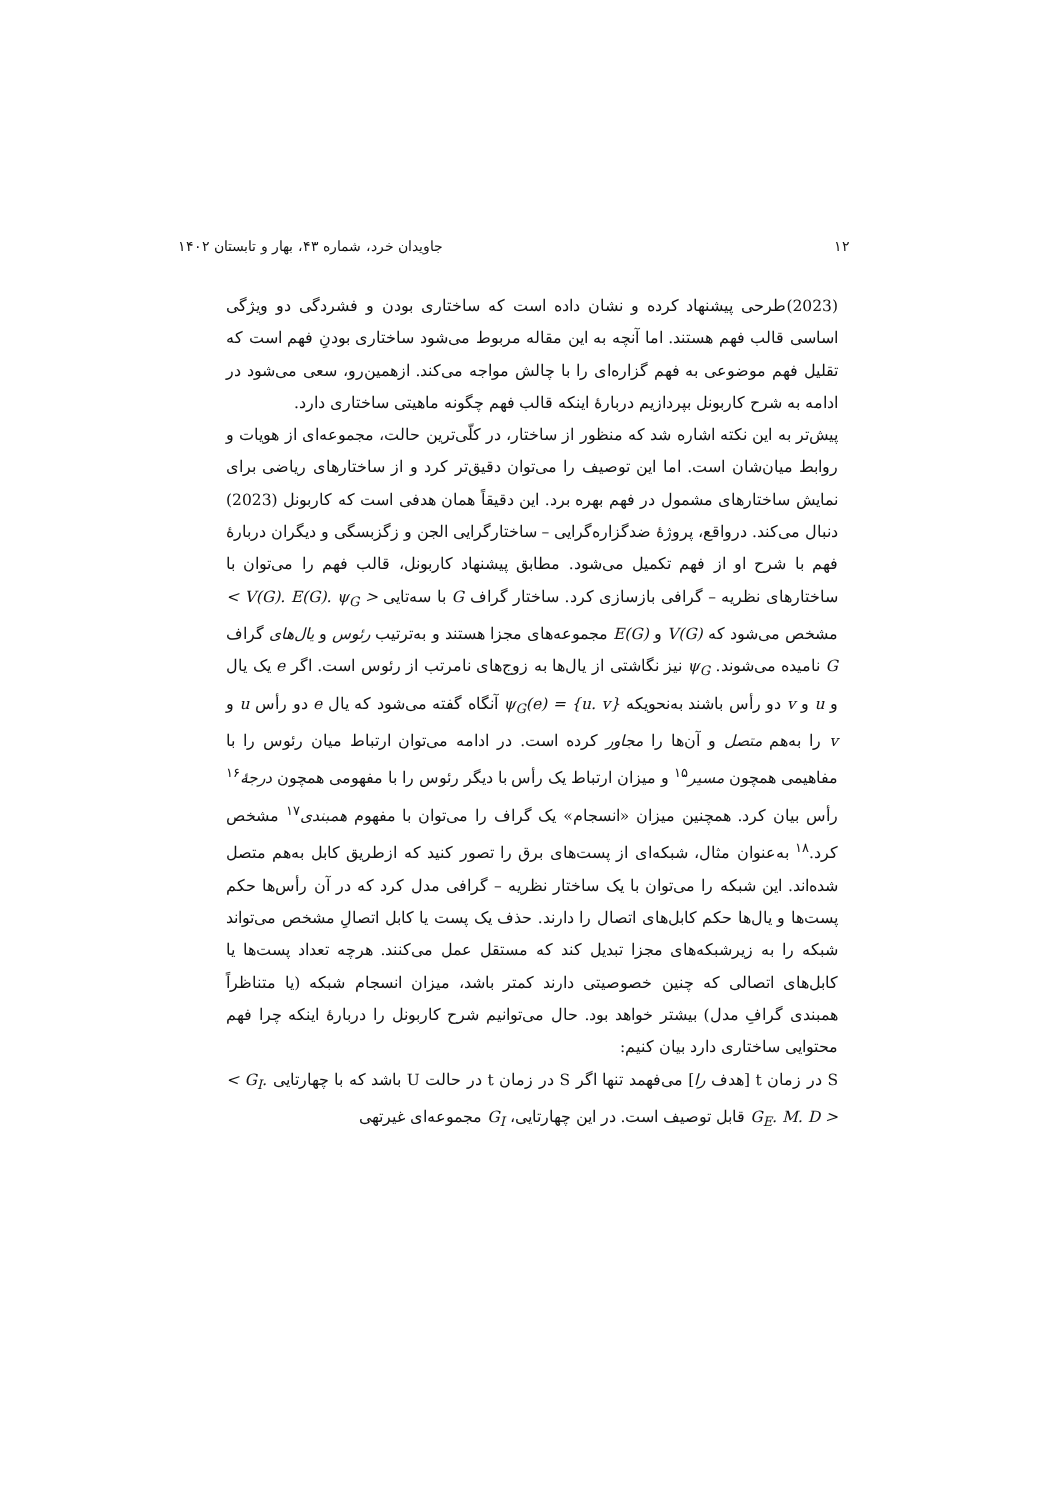۱۲ جاویدان خرد، شماره ۴۳، بهار و تابستان ۱۴۰۲
(2023)طرحی پیشنهاد کرده و نشان داده است که ساختاری بودن و فشردگی دو ویژگی اساسی قالب فهم هستند. اما آنچه به این مقاله مربوط می‌شود ساختاری بودنِ فهم است که تقلیل فهم موضوعی به فهم گزاره‌ای را با چالش مواجه می‌کند. ازهمین‌رو، سعی می‌شود در ادامه به شرح کاربونل بپردازیم دربارهٔ اینکه قالب فهم چگونه ماهیتی ساختاری دارد.
پیش‌تر به این نکته اشاره شد که منظور از ساختار، در کلّی‌ترین حالت، مجموعه‌ای از هویات و روابط میان‌شان است. اما این توصیف را می‌توان دقیق‌تر کرد و از ساختارهای ریاضی برای نمایش ساختارهای مشمول در فهم بهره برد. این دقیقاً همان هدفی است که کاربونل (2023) دنبال می‌کند. درواقع، پروژهٔ ضدگزاره‌گرایی – ساختارگرایی الجن و زگزبسگی و دیگران دربارهٔ فهم با شرح او از فهم تکمیل می‌شود. مطابق پیشنهاد کاربونل، قالب فهم را می‌توان با ساختارهای نظریه – گرافی بازسازی کرد. ساختار گراف G با سه‌تایی < V(G). E(G). ψ<sub>G</sub> > مشخص می‌شود که V(G) و E(G) مجموعه‌های مجزا هستند و به‌ترتیب رئوس و یال‌های گراف G نامیده می‌شوند. ψ<sub>G</sub> نیز نگاشتی از یال‌ها به زوج‌های نامرتب از رئوس است. اگر e یک یال و u و v دو رأس باشند به‌نحویکه ψ<sub>G</sub>(e) = {u. v} آنگاه گفته می‌شود که یال e دو رأس u و v را به‌هم متصل و آن‌ها را مجاور کرده است. در ادامه می‌توان ارتباط میان رئوس را با مفاهیمی همچون مسیر<sup>۱۵</sup> و میزان ارتباط یک رأس با دیگر رئوس را با مفهومی همچون درجهٔ<sup>۱۶</sup> رأس بیان کرد. همچنین میزان «انسجام» یک گراف را می‌توان با مفهوم همبندی<sup>۱۷</sup> مشخص کرد.<sup>۱۸</sup> به‌عنوان مثال، شبکه‌ای از پست‌های برق را تصور کنید که ازطریق کابل به‌هم متصل شده‌اند. این شبکه را می‌توان با یک ساختار نظریه – گرافی مدل کرد که در آن رأس‌ها حکم پست‌ها و یال‌ها حکم کابل‌های اتصال را دارند. حذف یک پست یا کابل اتصالِ مشخص می‌تواند شبکه را به زیرشبکه‌های مجزا تبدیل کند که مستقل عمل می‌کنند. هرچه تعداد پست‌ها یا کابل‌های اتصالی که چنین خصوصیتی دارند کمتر باشد، میزان انسجام شبکه (یا متناظراً همبندی گرافِ مدل) بیشتر خواهد بود. حال می‌توانیم شرح کاربونل را دربارهٔ اینکه چرا فهم محتوایی ساختاری دارد بیان کنیم:
S در زمان t [هدف را] می‌فهمد تنها اگر S در زمان t در حالت U باشد که با چهارتایی < G<sub>I</sub>. G<sub>E</sub>. M. D > قابل توصیف است. در این چهارتایی، G<sub>I</sub> مجموعه‌ای غیرتهی